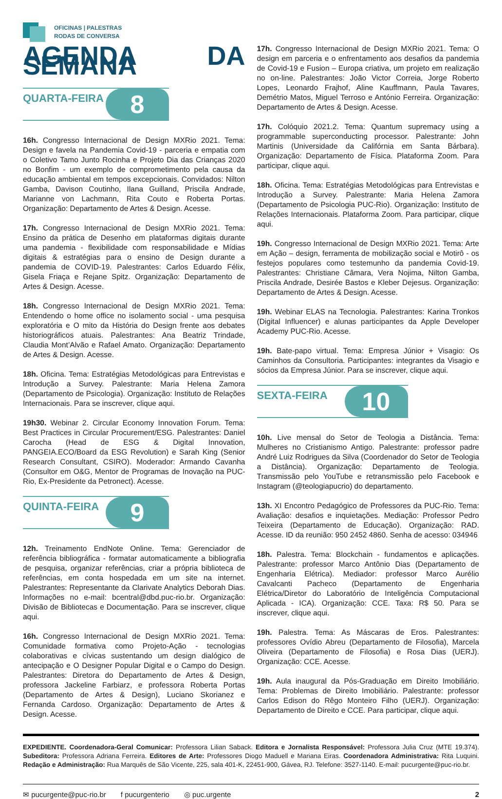OFICINAS | PALESTRAS
RODAS DE CONVERSA
AGENDA DA SEMANA
QUARTA-FEIRA 8
16h. Congresso Internacional de Design MXRio 2021. Tema: Design e favela na Pandemia Covid-19 - parceria e empatia com o Coletivo Tamo Junto Rocinha e Projeto Dia das Crianças 2020 no Bonfim - um exemplo de comprometimento pela causa da educação ambiental em tempos excepcionais. Convidados: Nilton Gamba, Davison Coutinho, Ilana Guilland, Priscila Andrade, Marianne von Lachmann, Rita Couto e Roberta Portas. Organização: Departamento de Artes & Design. Acesse.
17h. Congresso Internacional de Design MXRio 2021. Tema: Ensino da prática de Desenho em plataformas digitais durante uma pandemia - flexibilidade com responsabilidade e Mídias digitais & estratégias para o ensino de Design durante a pandemia de COVID-19. Palestrantes: Carlos Eduardo Félix, Gisela Friaça e Rejane Spitz. Organização: Departamento de Artes & Design. Acesse.
18h. Congresso Internacional de Design MXRio 2021. Tema: Entendendo o home office no isolamento social - uma pesquisa exploratória e O mito da História do Design frente aos debates historiográficos atuais. Palestrantes: Ana Beatriz Trindade, Claudia Mont’Alvão e Rafael Amato. Organização: Departamento de Artes & Design. Acesse.
18h. Oficina. Tema: Estratégias Metodológicas para Entrevistas e Introdução a Survey. Palestrante: Maria Helena Zamora (Departamento de Psicologia). Organização: Instituto de Relações Internacionais. Para se inscrever, clique aqui.
19h30. Webinar 2. Circular Economy Innovation Forum. Tema: Best Practices in Circular Procurement/ESG. Palestrantes: Daniel Carocha (Head de ESG & Digital Innovation, PANGEIA.ECO/Board da ESG Revolution) e Sarah King (Senior Research Consultant, CSIRO). Moderador: Armando Cavanha (Consultor em O&G, Mentor de Programas de Inovação na PUC-Rio, Ex-Presidente da Petronect). Acesse.
QUINTA-FEIRA 9
12h. Treinamento EndNote Online. Tema: Gerenciador de referência bibliográfica - formatar automaticamente a bibliografia de pesquisa, organizar referências, criar a própria biblioteca de referências, em conta hospedada em um site na internet. Palestrantes: Representante da Clarivate Analytics Deborah Dias. Informações no e-mail: bcentral@dbd.puc-rio.br. Organização: Divisão de Bibliotecas e Documentação. Para se inscrever, clique aqui.
16h. Congresso Internacional de Design MXRio 2021. Tema: Comunidade formativa como Projeto-Ação - tecnologias colaborativas e cívicas sustentando um design dialógico de antecipação e O Designer Popular Digital e o Campo do Design. Palestrantes: Diretora do Departamento de Artes & Design, professora Jackeline Farbiarz, e professora Roberta Portas (Departamento de Artes & Design), Luciano Skorianez e Fernanda Cardoso. Organização: Departamento de Artes & Design. Acesse.
17h. Congresso Internacional de Design MXRio 2021. Tema: O design em parceria e o enfrentamento aos desafios da pandemia de Covid-19 e Fusion – Europa criativa, um projeto em realização no on-line. Palestrantes: João Victor Correia, Jorge Roberto Lopes, Leonardo Frajhof, Aline Kauffmann, Paula Tavares, Demétrio Matos, Miguel Terroso e António Ferreira. Organização: Departamento de Artes & Design. Acesse.
17h. Colóquio 2021.2. Tema: Quantum supremacy using a programmable superconducting processor. Palestrante: John Martinis (Universidade da Califórnia em Santa Bárbara). Organização: Departamento de Física. Plataforma Zoom. Para participar, clique aqui.
18h. Oficina. Tema: Estratégias Metodológicas para Entrevistas e Introdução a Survey. Palestrante: Maria Helena Zamora (Departamento de Psicologia PUC-Rio). Organização: Instituto de Relações Internacionais. Plataforma Zoom. Para participar, clique aqui.
19h. Congresso Internacional de Design MXRio 2021. Tema: Arte em Ação – design, ferramenta de mobilização social e Motirô - os festejos populares como testemunho da pandemia Covid-19. Palestrantes: Christiane Câmara, Vera Nojima, Nilton Gamba, Priscila Andrade, Desirée Bastos e Kleber Dejesus. Organização: Departamento de Artes & Design. Acesse.
19h. Webinar ELAS na Tecnologia. Palestrantes: Karina Tronkos (Digital Influencer) e alunas participantes da Apple Developer Academy PUC-Rio. Acesse.
19h. Bate-papo virtual. Tema: Empresa Júnior + Visagio: Os Caminhos da Consultoria. Participantes: integrantes da Visagio e sócios da Empresa Júnior. Para se inscrever, clique aqui.
SEXTA-FEIRA 10
10h. Live mensal do Setor de Teologia a Distância. Tema: Mulheres no Cristianismo Antigo. Palestrante: professor padre André Luiz Rodrigues da Silva (Coordenador do Setor de Teologia a Distância). Organização: Departamento de Teologia. Transmissão pelo YouTube e retransmissão pelo Facebook e Instagram (@teologiapucrio) do departamento.
13h. XI Encontro Pedagógico de Professores da PUC-Rio. Tema: Avaliação: desafios e inquietações. Mediação: Professor Pedro Teixeira (Departamento de Educação). Organização: RAD. Acesse. ID da reunião: 950 2452 4860. Senha de acesso: 034946
18h. Palestra. Tema: Blockchain - fundamentos e aplicações. Palestrante: professor Marco Antônio Dias (Departamento de Engenharia Elétrica). Mediador: professor Marco Aurélio Cavalcanti Pacheco (Departamento de Engenharia Elétrica/Diretor do Laboratório de Inteligência Computacional Aplicada - ICA). Organização: CCE. Taxa: R$ 50. Para se inscrever, clique aqui.
19h. Palestra. Tema: As Máscaras de Eros. Palestrantes: professores Ovídio Abreu (Departamento de Filosofia), Marcela Oliveira (Departamento de Filosofia) e Rosa Dias (UERJ). Organização: CCE. Acesse.
19h. Aula inaugural da Pós-Graduação em Direito Imobiliário. Tema: Problemas de Direito Imobiliário. Palestrante: professor Carlos Edison do Rêgo Monteiro Filho (UERJ). Organização: Departamento de Direito e CCE. Para participar, clique aqui.
EXPEDIENTE. Coordenadora-Geral Comunicar: Professora Lilian Saback. Editora e Jornalista Responsável: Professora Julia Cruz (MTE 19.374). Subeditora: Professora Adriana Ferreira. Editores de Arte: Professores Diogo Maduell e Mariana Eiras. Coordenadora Administrativa: Rita Luquini. Redação e Administração: Rua Marquês de São Vicente, 225, sala 401-K, 22451-900, Gávea, RJ. Telefone: 3527-1140. E-mail: pucurgente@puc-rio.br.
✉ pucurgente@puc-rio.br f pucurgenterio ◎ puc.urgente 2